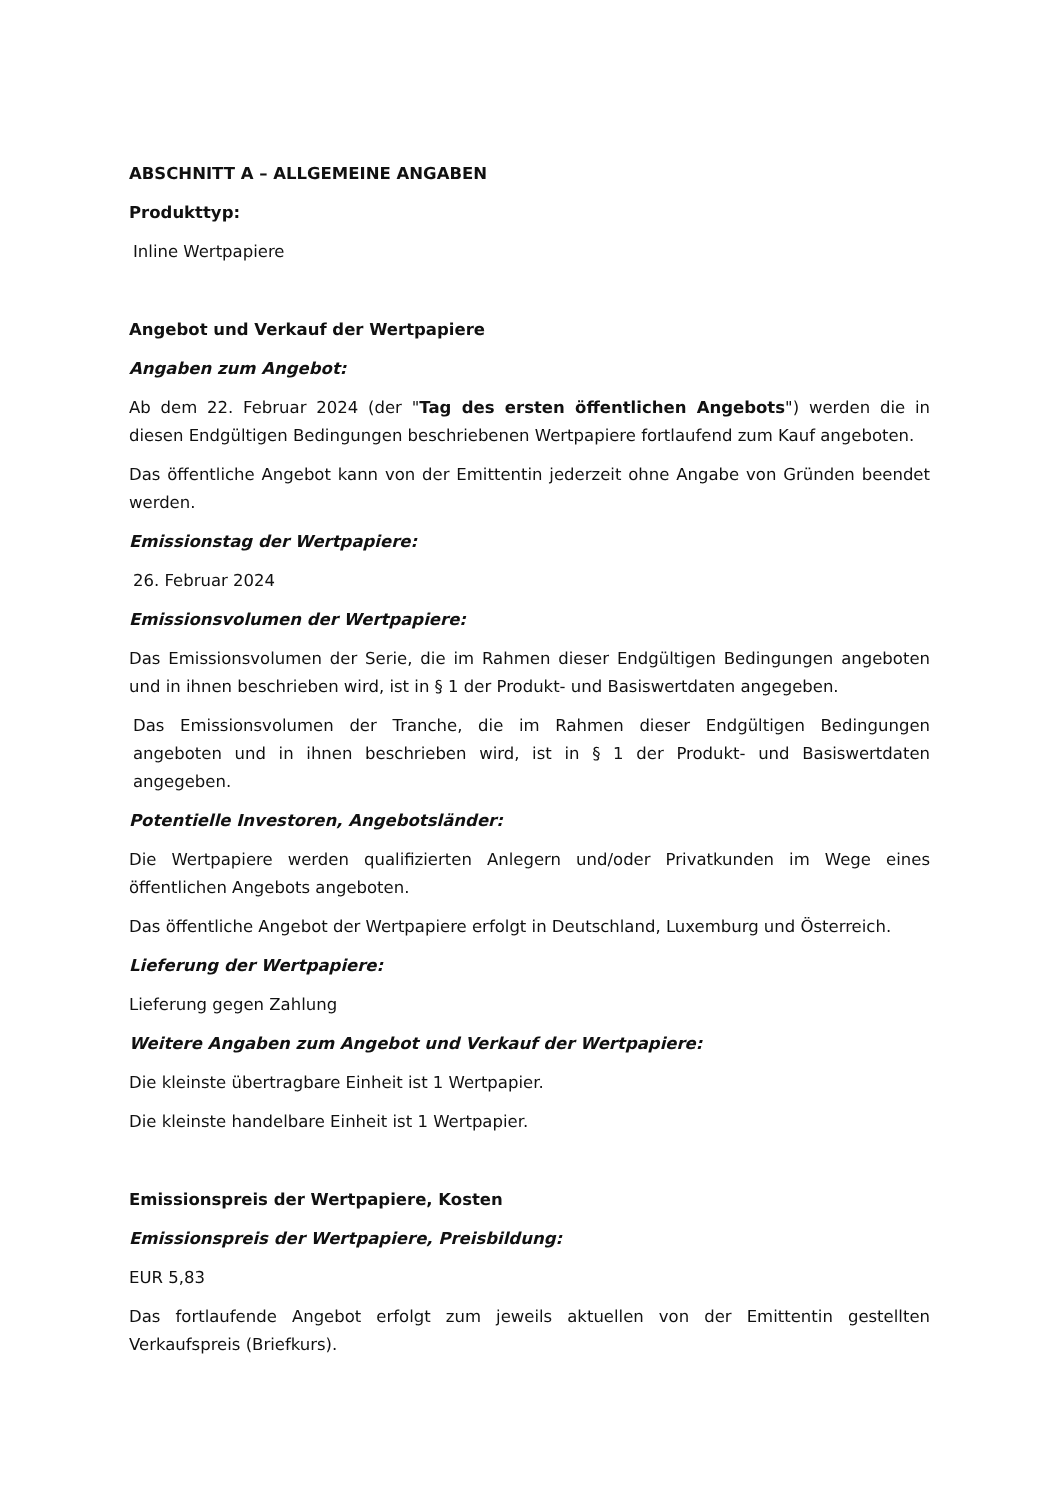ABSCHNITT A – ALLGEMEINE ANGABEN
Produkttyp:
Inline Wertpapiere
Angebot und Verkauf der Wertpapiere
Angaben zum Angebot:
Ab dem 22. Februar 2024 (der "Tag des ersten öffentlichen Angebots") werden die in diesen Endgültigen Bedingungen beschriebenen Wertpapiere fortlaufend zum Kauf angeboten.
Das öffentliche Angebot kann von der Emittentin jederzeit ohne Angabe von Gründen beendet werden.
Emissionstag der Wertpapiere:
26. Februar 2024
Emissionsvolumen der Wertpapiere:
Das Emissionsvolumen der Serie, die im Rahmen dieser Endgültigen Bedingungen angeboten und in ihnen beschrieben wird, ist in § 1 der Produkt- und Basiswertdaten angegeben.
Das Emissionsvolumen der Tranche, die im Rahmen dieser Endgültigen Bedingungen angeboten und in ihnen beschrieben wird, ist in § 1 der Produkt- und Basiswertdaten angegeben.
Potentielle Investoren, Angebotsländer:
Die Wertpapiere werden qualifizierten Anlegern und/oder Privatkunden im Wege eines öffentlichen Angebots angeboten.
Das öffentliche Angebot der Wertpapiere erfolgt in Deutschland, Luxemburg und Österreich.
Lieferung der Wertpapiere:
Lieferung gegen Zahlung
Weitere Angaben zum Angebot und Verkauf der Wertpapiere:
Die kleinste übertragbare Einheit ist 1 Wertpapier.
Die kleinste handelbare Einheit ist 1 Wertpapier.
Emissionspreis der Wertpapiere, Kosten
Emissionspreis der Wertpapiere, Preisbildung:
EUR 5,83
Das fortlaufende Angebot erfolgt zum jeweils aktuellen von der Emittentin gestellten Verkaufspreis (Briefkurs).